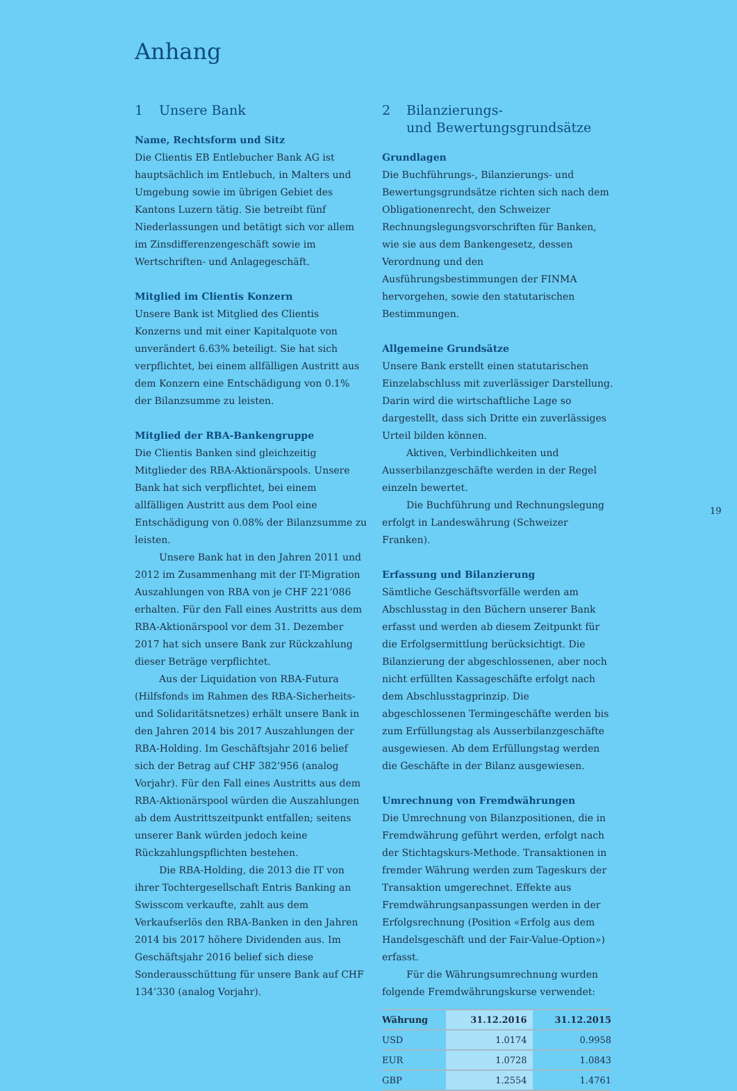Anhang
1 Unsere Bank
Name, Rechtsform und Sitz
Die Clientis EB Entlebucher Bank AG ist hauptsächlich im Entlebuch, in Malters und Umgebung sowie im übrigen Gebiet des Kantons Luzern tätig. Sie betreibt fünf Niederlassungen und betätigt sich vor allem im Zinsdifferenzengeschäft sowie im Wertschriften- und Anlagegeschäft.
Mitglied im Clientis Konzern
Unsere Bank ist Mitglied des Clientis Konzerns und mit einer Kapitalquote von unverändert 6.63% beteiligt. Sie hat sich verpflichtet, bei einem allfälligen Austritt aus dem Konzern eine Entschädigung von 0.1% der Bilanzsumme zu leisten.
Mitglied der RBA-Bankengruppe
Die Clientis Banken sind gleichzeitig Mitglieder des RBA-Aktionärspools. Unsere Bank hat sich verpflichtet, bei einem allfälligen Austritt aus dem Pool eine Entschädigung von 0.08% der Bilanzsumme zu leisten.
Unsere Bank hat in den Jahren 2011 und 2012 im Zusammenhang mit der IT-Migration Auszahlungen von RBA von je CHF 221’086 erhalten. Für den Fall eines Austritts aus dem RBA-Aktionärspool vor dem 31. Dezember 2017 hat sich unsere Bank zur Rückzahlung dieser Beträge verpflichtet.
Aus der Liquidation von RBA-Futura (Hilfsfonds im Rahmen des RBA-Sicherheits- und Solidaritätsnetzes) erhält unsere Bank in den Jahren 2014 bis 2017 Auszahlungen der RBA-Holding. Im Geschäftsjahr 2016 belief sich der Betrag auf CHF 382’956 (analog Vorjahr). Für den Fall eines Austritts aus dem RBA-Aktionärspool würden die Auszahlungen ab dem Austrittszeitpunkt entfallen; seitens unserer Bank würden jedoch keine Rückzahlungspflichten bestehen.
Die RBA-Holding, die 2013 die IT von ihrer Tochtergesellschaft Entris Banking an Swisscom verkaufte, zahlt aus dem Verkaufserlös den RBA-Banken in den Jahren 2014 bis 2017 höhere Dividenden aus. Im Geschäftsjahr 2016 belief sich diese Sonderausschüttung für unsere Bank auf CHF 134’330 (analog Vorjahr).
2 Bilanzierungs-
und Bewertungsgrundsätze
Grundlagen
Die Buchführungs-, Bilanzierungs- und Bewertungsgrundsätze richten sich nach dem Obligationenrecht, den Schweizer Rechnungslegungsvorschriften für Banken, wie sie aus dem Bankengesetz, dessen Verordnung und den Ausführungsbestimmungen der FINMA hervorgehen, sowie den statutarischen Bestimmungen.
Allgemeine Grundsätze
Unsere Bank erstellt einen statutarischen Einzelabschluss mit zuverlässiger Darstellung. Darin wird die wirtschaftliche Lage so dargestellt, dass sich Dritte ein zuverlässiges Urteil bilden können.
Aktiven, Verbindlichkeiten und Ausserbilanzgeschäfte werden in der Regel einzeln bewertet.
Die Buchführung und Rechnungslegung erfolgt in Landeswährung (Schweizer Franken).
Erfassung und Bilanzierung
Sämtliche Geschäftsvorfälle werden am Abschlusstag in den Büchern unserer Bank erfasst und werden ab diesem Zeitpunkt für die Erfolgsermittlung berücksichtigt. Die Bilanzierung der abgeschlossenen, aber noch nicht erfüllten Kassageschäfte erfolgt nach dem Abschlusstagprinzip. Die abgeschlossenen Termingeschäfte werden bis zum Erfüllungstag als Ausserbilanzgeschäfte ausgewiesen. Ab dem Erfüllungstag werden die Geschäfte in der Bilanz ausgewiesen.
Umrechnung von Fremdwährungen
Die Umrechnung von Bilanzpositionen, die in Fremdwährung geführt werden, erfolgt nach der Stichtagskurs-Methode. Transaktionen in fremder Währung werden zum Tageskurs der Transaktion umgerechnet. Effekte aus Fremdwährungsanpassungen werden in der Erfolgsrechnung (Position «Erfolg aus dem Handelsgeschäft und der Fair-Value-Option») erfasst.
Für die Währungsumrechnung wurden folgende Fremdwährungskurse verwendet:
| Währung | 31.12.2016 | 31.12.2015 |
| --- | --- | --- |
| USD | 1.0174 | 0.9958 |
| EUR | 1.0728 | 1.0843 |
| GBP | 1.2554 | 1.4761 |
19